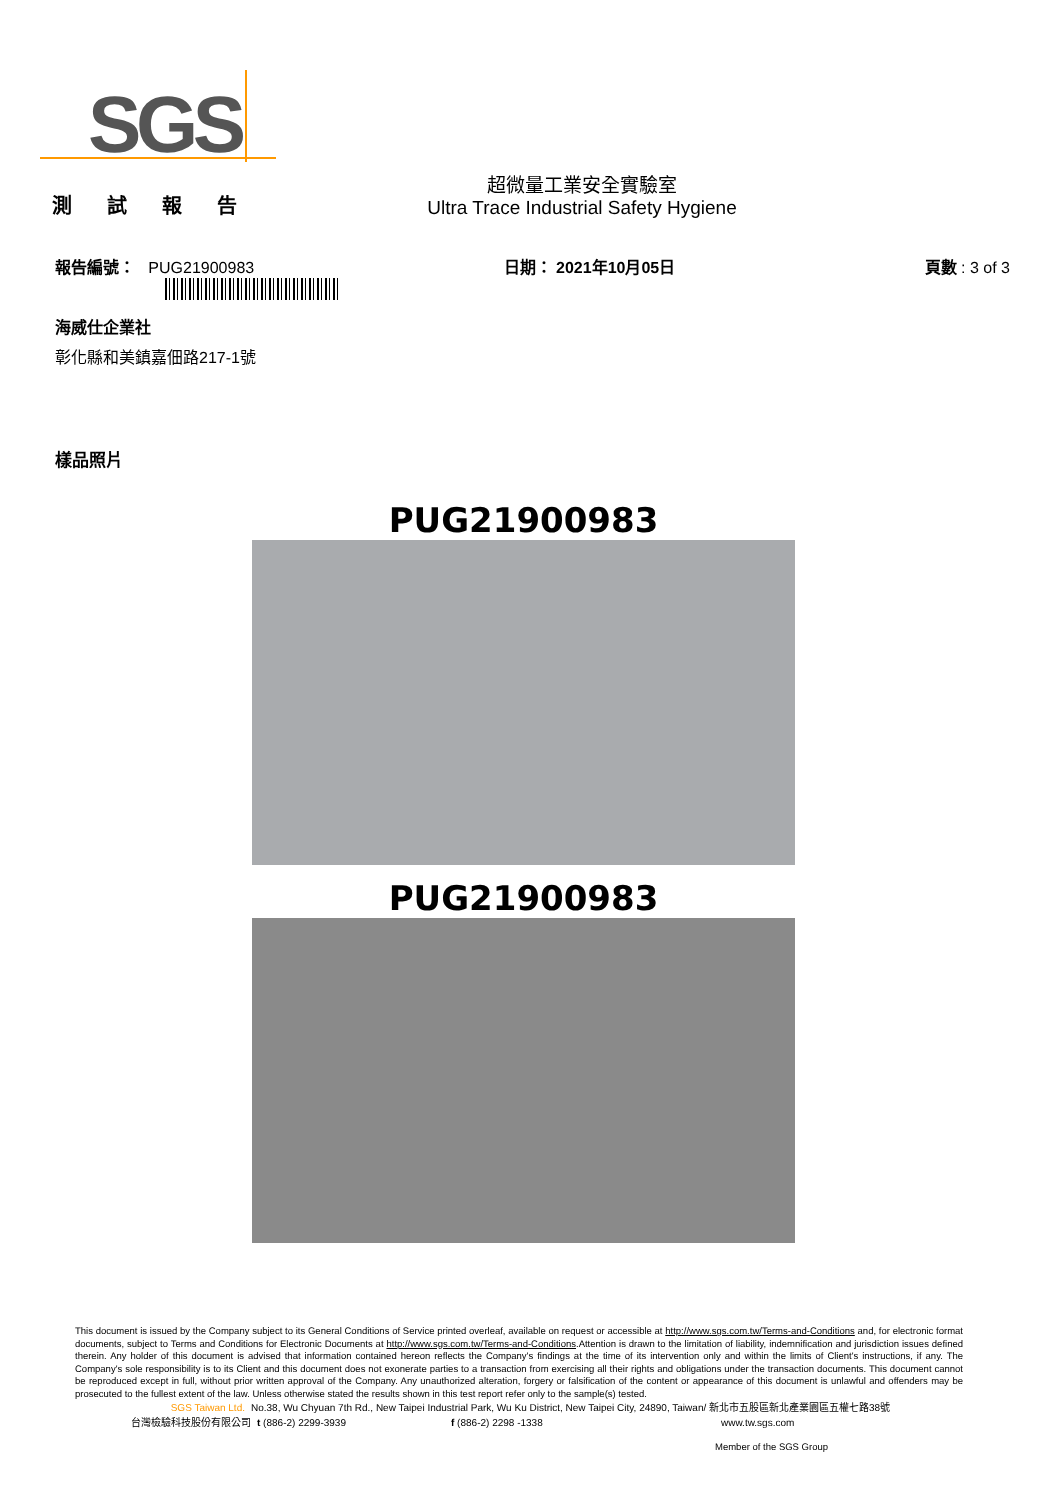SGS
測 試 報 告
超微量工業安全實驗室
Ultra Trace Industrial Safety Hygiene
報告編號： PUG21900983 日期： 2021年10月05日 頁數 : 3 of 3
海威仕企業社
彰化縣和美鎮嘉佃路217-1號
樣品照片
PUG21900983
PUG21900983
This document is issued by the Company subject to its General Conditions of Service printed overleaf, available on request or accessible at http://www.sgs.com.tw/Terms-and-Conditions and, for electronic format documents, subject to Terms and Conditions for Electronic Documents at http://www.sgs.com.tw/Terms-and-Conditions.Attention is drawn to the limitation of liability, indemnification and jurisdiction issues defined therein. Any holder of this document is advised that information contained hereon reflects the Company's findings at the time of its intervention only and within the limits of Client's instructions, if any. The Company's sole responsibility is to its Client and this document does not exonerate parties to a transaction from exercising all their rights and obligations under the transaction documents. This document cannot be reproduced except in full, without prior written approval of the Company. Any unauthorized alteration, forgery or falsification of the content or appearance of this document is unlawful and offenders may be prosecuted to the fullest extent of the law. Unless otherwise stated the results shown in this test report refer only to the sample(s) tested.
SGS Taiwan Ltd. No.38, Wu Chyuan 7th Rd., New Taipei Industrial Park, Wu Ku District, New Taipei City, 24890, Taiwan/ 新北市五股區新北產業園區五權七路38號
台灣檢驗科技股份有限公司 t (886-2) 2299-3939 f (886-2) 2298 -1338 www.tw.sgs.com
Member of the SGS Group